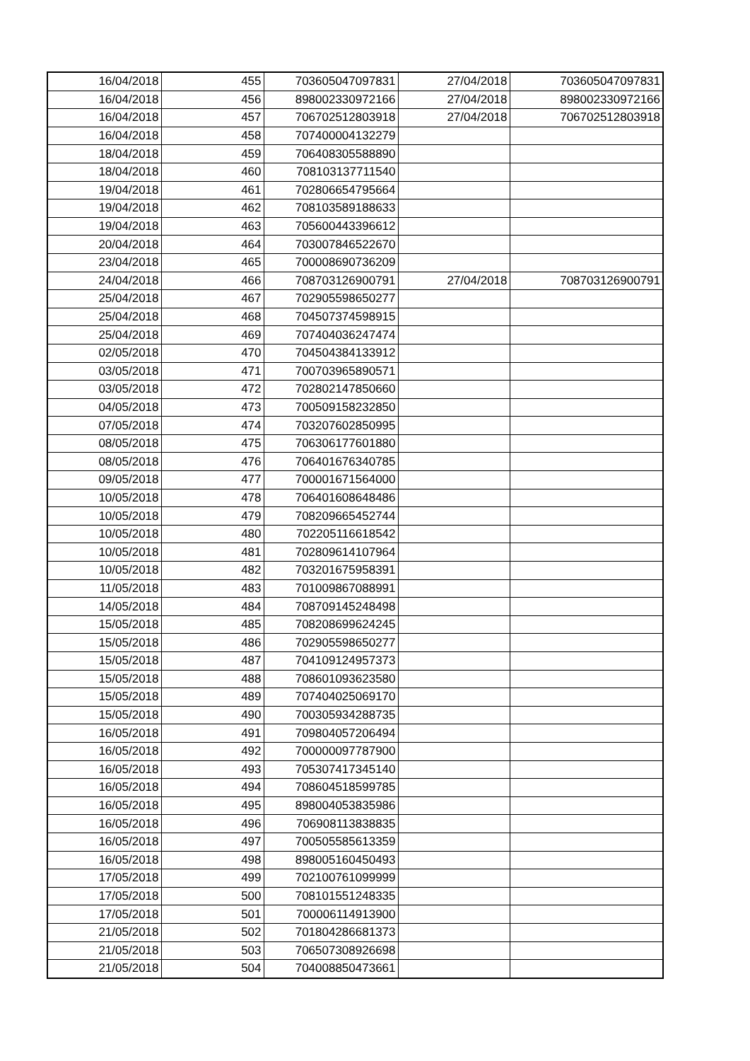| 16/04/2018 | 455 | 703605047097831 | 27/04/2018 | 703605047097831 |
| 16/04/2018 | 456 | 898002330972166 | 27/04/2018 | 898002330972166 |
| 16/04/2018 | 457 | 706702512803918 | 27/04/2018 | 706702512803918 |
| 16/04/2018 | 458 | 707400004132279 | | |
| 18/04/2018 | 459 | 706408305588890 | | |
| 18/04/2018 | 460 | 708103137711540 | | |
| 19/04/2018 | 461 | 702806654795664 | | |
| 19/04/2018 | 462 | 708103589188633 | | |
| 19/04/2018 | 463 | 705600443396612 | | |
| 20/04/2018 | 464 | 703007846522670 | | |
| 23/04/2018 | 465 | 700008690736209 | | |
| 24/04/2018 | 466 | 708703126900791 | 27/04/2018 | 708703126900791 |
| 25/04/2018 | 467 | 702905598650277 | | |
| 25/04/2018 | 468 | 704507374598915 | | |
| 25/04/2018 | 469 | 707404036247474 | | |
| 02/05/2018 | 470 | 704504384133912 | | |
| 03/05/2018 | 471 | 700703965890571 | | |
| 03/05/2018 | 472 | 702802147850660 | | |
| 04/05/2018 | 473 | 700509158232850 | | |
| 07/05/2018 | 474 | 703207602850995 | | |
| 08/05/2018 | 475 | 706306177601880 | | |
| 08/05/2018 | 476 | 706401676340785 | | |
| 09/05/2018 | 477 | 700001671564000 | | |
| 10/05/2018 | 478 | 706401608648486 | | |
| 10/05/2018 | 479 | 708209665452744 | | |
| 10/05/2018 | 480 | 702205116618542 | | |
| 10/05/2018 | 481 | 702809614107964 | | |
| 10/05/2018 | 482 | 703201675958391 | | |
| 11/05/2018 | 483 | 701009867088991 | | |
| 14/05/2018 | 484 | 708709145248498 | | |
| 15/05/2018 | 485 | 708208699624245 | | |
| 15/05/2018 | 486 | 702905598650277 | | |
| 15/05/2018 | 487 | 704109124957373 | | |
| 15/05/2018 | 488 | 708601093623580 | | |
| 15/05/2018 | 489 | 707404025069170 | | |
| 15/05/2018 | 490 | 700305934288735 | | |
| 16/05/2018 | 491 | 709804057206494 | | |
| 16/05/2018 | 492 | 700000097787900 | | |
| 16/05/2018 | 493 | 705307417345140 | | |
| 16/05/2018 | 494 | 708604518599785 | | |
| 16/05/2018 | 495 | 898004053835986 | | |
| 16/05/2018 | 496 | 706908113838835 | | |
| 16/05/2018 | 497 | 700505585613359 | | |
| 16/05/2018 | 498 | 898005160450493 | | |
| 17/05/2018 | 499 | 702100761099999 | | |
| 17/05/2018 | 500 | 708101551248335 | | |
| 17/05/2018 | 501 | 700006114913900 | | |
| 21/05/2018 | 502 | 701804286681373 | | |
| 21/05/2018 | 503 | 706507308926698 | | |
| 21/05/2018 | 504 | 704008850473661 | | |